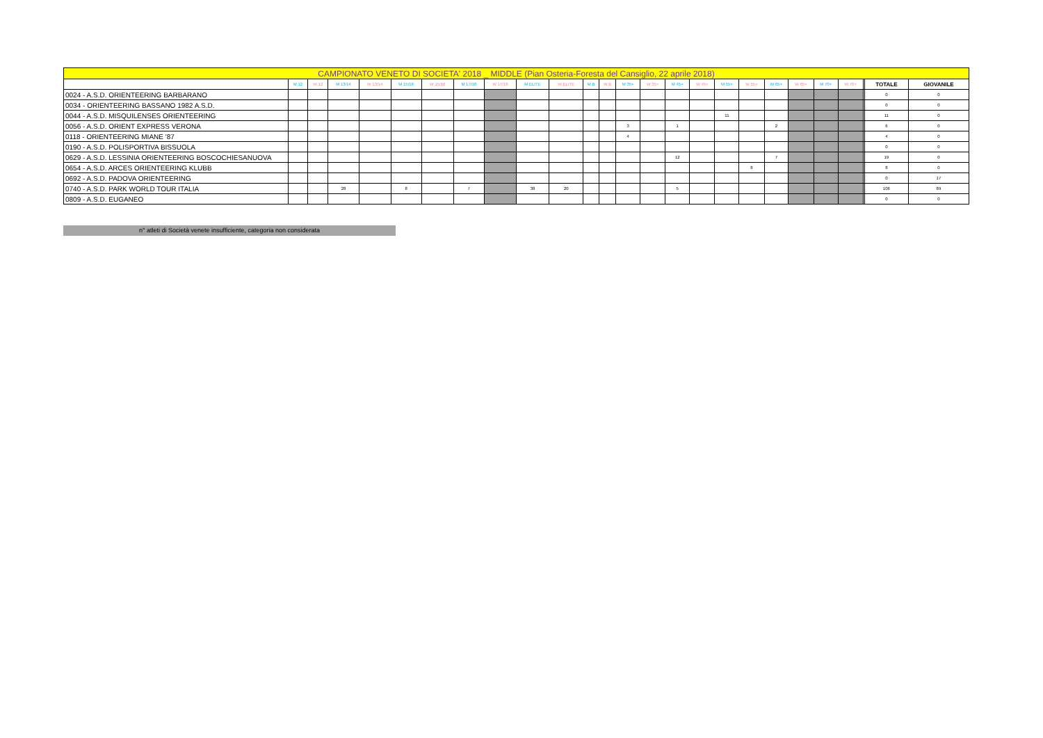| CAMPIONATO VENETO DI SOCIETA' 2018 _ MIDDLE (Pian Osteria-Foresta del Cansiglio, 22 aprile 2018) | | | | | | | | | | | | | | | | | | | | | | | | | |
| | M 12 | W 12 | M 13/14 | W 13/14 | M 15/16 | W 15/16 | M 17/18 | W 17/18 | M ELITE | W ELITE | M B | W B | M 35+ | W 35+ | M 45+ | W 45+ | M 55+ | W 55+ | M 65+ | W 65+ | M 70+ | W 70+ | | TOTALE | GIOVANILE |
| 0024 - A.S.D. ORIENTEERING BARBARANO | | | | | | | | | | | | | | | | | | | | | | | | 0 | 0 |
| 0034 - ORIENTEERING BASSANO 1982 A.S.D. | | | | | | | | | | | | | | | | | | | | | | | | 0 | 0 |
| 0044 - A.S.D. MISQUILENSES ORIENTEERING | | | | | | | | | | | | | | | | | 11 | | | | | | | 11 | 0 |
| 0056 - A.S.D. ORIENT EXPRESS VERONA | | | | | | | | | | | | | 3 | | 1 | | | | 2 | | | | | 6 | 0 |
| 0118 - ORIENTEERING MIANE '87 | | | | | | | | | | | | | 4 | | | | | | | | | | | 4 | 0 |
| 0190 - A.S.D. POLISPORTIVA BISSUOLA | | | | | | | | | | | | | | | | | | | | | | | | 0 | 0 |
| 0629 - A.S.D. LESSINIA ORIENTEERING BOSCOCHIESANUOVA | | | | | | | | | | | | | | | 12 | | | | 7 | | | | | 19 | 0 |
| 0654 - A.S.D. ARCES ORIENTEERING KLUBB | | | | | | | | | | | | | | | | | | 8 | | | | | | 8 | 0 |
| 0692 - A.S.D. PADOVA ORIENTEERING | | | | | | | | | | | | | | | | | | | | | | | | 0 | 17 |
| 0740 - A.S.D. PARK WORLD TOUR ITALIA | | | 28 | | 8 | | 7 | | 38 | 20 | | | | | 5 | | | | | | | | | 106 | 89 |
| 0809 - A.S.D. EUGANEO | | | | | | | | | | | | | | | | | | | | | | | | 0 | 0 |
n° atleti di Società venete insufficiente, categoria non considerata